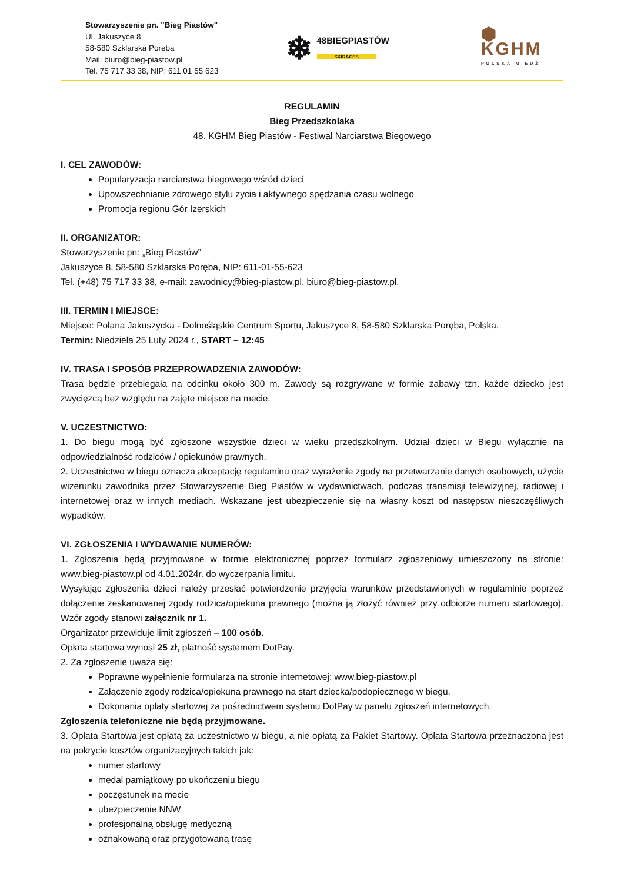Stowarzyszenie pn. "Bieg Piastów"
Ul. Jakuszyce 8
58-580 Szklarska Poręba
Mail: biuro@bieg-piastow.pl
Tel. 75 717 33 38, NIP: 611 01 55 623
❄ 48BIEGPIASTÓW
SKIRACES
⬢ KGHM
POLSKA MIEDŹ
REGULAMIN
Bieg Przedszkolaka
48. KGHM Bieg Piastów - Festiwal Narciarstwa Biegowego
I. CEL ZAWODÓW:
Popularyzacja narciarstwa biegowego wśród dzieci
Upowszechnianie zdrowego stylu życia i aktywnego spędzania czasu wolnego
Promocja regionu Gór Izerskich
II. ORGANIZATOR:
Stowarzyszenie pn: „Bieg Piastów”
Jakuszyce 8, 58-580 Szklarska Poręba, NIP: 611-01-55-623
Tel. (+48) 75 717 33 38, e-mail: zawodnicy@bieg-piastow.pl, biuro@bieg-piastow.pl.
III. TERMIN I MIEJSCE:
Miejsce: Polana Jakuszycka - Dolnośląskie Centrum Sportu, Jakuszyce 8, 58-580 Szklarska Poręba, Polska.
Termin: Niedziela 25 Luty 2024 r., START – 12:45
IV. TRASA I SPOSÓB PRZEPROWADZENIA ZAWODÓW:
Trasa będzie przebiegała na odcinku około 300 m. Zawody są rozgrywane w formie zabawy tzn. każde dziecko jest zwycięzcą bez względu na zajęte miejsce na mecie.
V. UCZESTNICTWO:
1. Do biegu mogą być zgłoszone wszystkie dzieci w wieku przedszkolnym. Udział dzieci w Biegu wyłącznie na odpowiedzialność rodziców / opiekunów prawnych.
2. Uczestnictwo w biegu oznacza akceptację regulaminu oraz wyrażenie zgody na przetwarzanie danych osobowych, użycie wizerunku zawodnika przez Stowarzyszenie Bieg Piastów w wydawnictwach, podczas transmisji telewizyjnej, radiowej i internetowej oraz w innych mediach. Wskazane jest ubezpieczenie się na własny koszt od następstw nieszczęśliwych wypadków.
VI. ZGŁOSZENIA I WYDAWANIE NUMERÓW:
1. Zgłoszenia będą przyjmowane w formie elektronicznej poprzez formularz zgłoszeniowy umieszczony na stronie: www.bieg-piastow.pl od 4.01.2024r. do wyczerpania limitu.
Wysyłając zgłoszenia dzieci należy przesłać potwierdzenie przyjęcia warunków przedstawionych w regulaminie poprzez dołączenie zeskanowanej zgody rodzica/opiekuna prawnego (można ją złożyć również przy odbiorze numeru startowego). Wzór zgody stanowi załącznik nr 1.
Organizator przewiduje limit zgłoszeń – 100 osób.
Opłata startowa wynosi 25 zł, płatność systemem DotPay.
2. Za zgłoszenie uważa się:
Poprawne wypełnienie formularza na stronie internetowej: www.bieg-piastow.pl
Załączenie zgody rodzica/opiekuna prawnego na start dziecka/podopiecznego w biegu.
Dokonania opłaty startowej za pośrednictwem systemu DotPay w panelu zgłoszeń internetowych.
Zgłoszenia telefoniczne nie będą przyjmowane.
3. Opłata Startowa jest opłatą za uczestnictwo w biegu, a nie opłatą za Pakiet Startowy. Opłata Startowa przeznaczona jest na pokrycie kosztów organizacyjnych takich jak:
numer startowy
medal pamiątkowy po ukończeniu biegu
poczęstunek na mecie
ubezpieczenie NNW
profesjonalną obsługę medyczną
oznakowaną oraz przygotowaną trasę